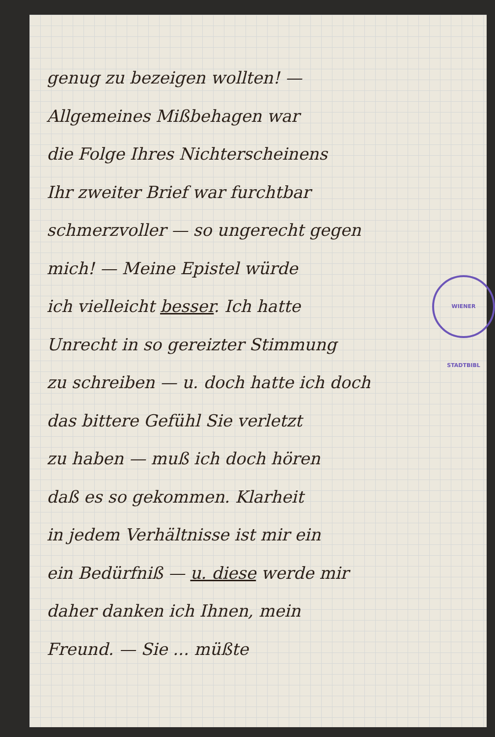WIENER STADTBIBL
genug zu bezeigen wollten! —
Allgemeines Mißbehagen war
die Folge Ihres Nichterscheinens
Ihr zweiter Brief war furchtbar
schmerzvoller — so ungerecht gegen
mich! — Meine Epistel würde
ich vielleicht besser. Ich hatte
Unrecht in so gereizter Stimmung
zu schreiben — u. doch hatte ich doch
das bittere Gefühl Sie verletzt
zu haben — muß ich doch hören
daß es so gekommen. Klarheit
in jedem Verhältnisse ist mir ein
ein Bedürfniß — u. diese werde mir
daher danken ich Ihnen, mein
Freund. — Sie ... müßte